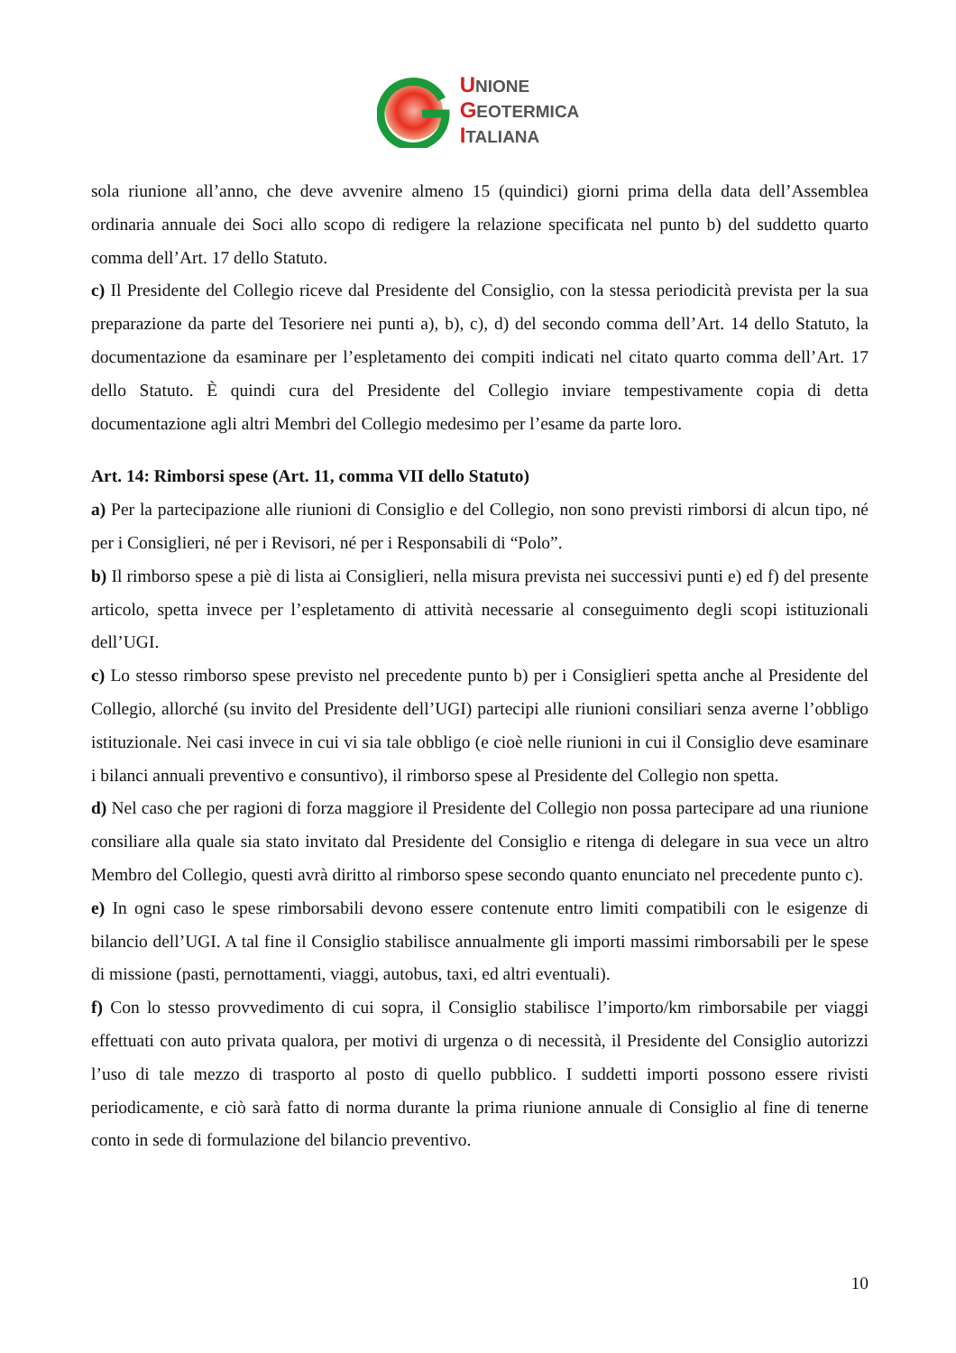UNIONE
GEOTERMICA
ITALIANA
sola riunione all’anno, che deve avvenire almeno 15 (quindici) giorni prima della data dell’Assemblea ordinaria annuale dei Soci allo scopo di redigere la relazione specificata nel punto b) del suddetto quarto comma dell’Art. 17 dello Statuto.
c) Il Presidente del Collegio riceve dal Presidente del Consiglio, con la stessa periodicità prevista per la sua preparazione da parte del Tesoriere nei punti a), b), c), d) del secondo comma dell’Art. 14 dello Statuto, la documentazione da esaminare per l’espletamento dei compiti indicati nel citato quarto comma dell’Art. 17 dello Statuto. È quindi cura del Presidente del Collegio inviare tempestivamente copia di detta documentazione agli altri Membri del Collegio medesimo per l’esame da parte loro.
Art. 14: Rimborsi spese (Art. 11, comma VII dello Statuto)
a) Per la partecipazione alle riunioni di Consiglio e del Collegio, non sono previsti rimborsi di alcun tipo, né per i Consiglieri, né per i Revisori, né per i Responsabili di “Polo”.
b) Il rimborso spese a piè di lista ai Consiglieri, nella misura prevista nei successivi punti e) ed f) del presente articolo, spetta invece per l’espletamento di attività necessarie al conseguimento degli scopi istituzionali dell’UGI.
c) Lo stesso rimborso spese previsto nel precedente punto b) per i Consiglieri spetta anche al Presidente del Collegio, allorché (su invito del Presidente dell’UGI) partecipi alle riunioni consiliari senza averne l’obbligo istituzionale. Nei casi invece in cui vi sia tale obbligo (e cioè nelle riunioni in cui il Consiglio deve esaminare i bilanci annuali preventivo e consuntivo), il rimborso spese al Presidente del Collegio non spetta.
d) Nel caso che per ragioni di forza maggiore il Presidente del Collegio non possa partecipare ad una riunione consiliare alla quale sia stato invitato dal Presidente del Consiglio e ritenga di delegare in sua vece un altro Membro del Collegio, questi avrà diritto al rimborso spese secondo quanto enunciato nel precedente punto c).
e) In ogni caso le spese rimborsabili devono essere contenute entro limiti compatibili con le esigenze di bilancio dell’UGI. A tal fine il Consiglio stabilisce annualmente gli importi massimi rimborsabili per le spese di missione (pasti, pernottamenti, viaggi, autobus, taxi, ed altri eventuali).
f) Con lo stesso provvedimento di cui sopra, il Consiglio stabilisce l’importo/km rimborsabile per viaggi effettuati con auto privata qualora, per motivi di urgenza o di necessità, il Presidente del Consiglio autorizzi l’uso di tale mezzo di trasporto al posto di quello pubblico. I suddetti importi possono essere rivisti periodicamente, e ciò sarà fatto di norma durante la prima riunione annuale di Consiglio al fine di tenerne conto in sede di formulazione del bilancio preventivo.
10